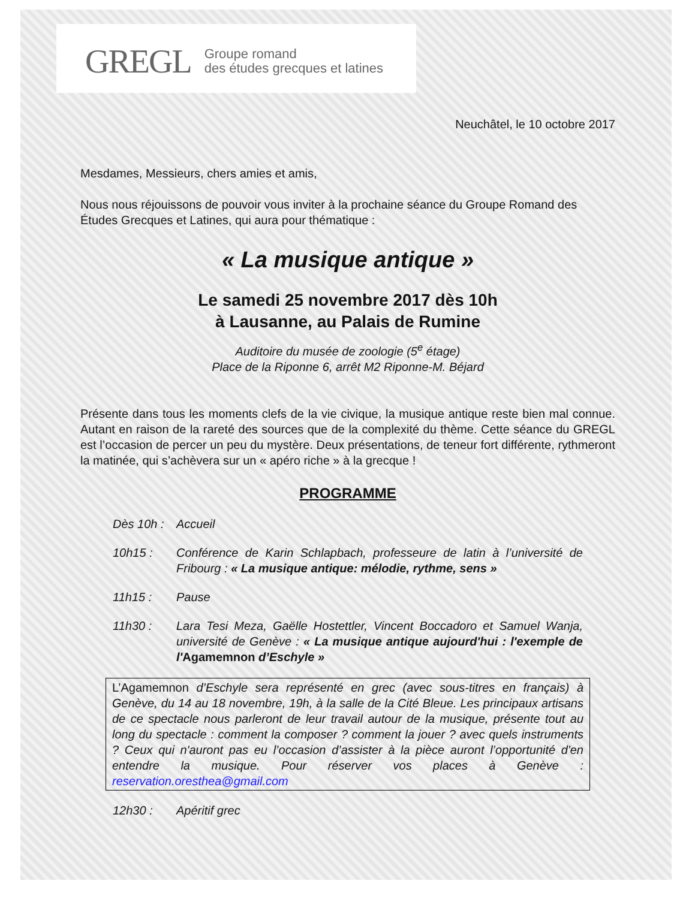GREGL Groupe romand
des études grecques et latines
Neuchâtel, le 10 octobre 2017
Mesdames, Messieurs, chers amies et amis,
Nous nous réjouissons de pouvoir vous inviter à la prochaine séance du Groupe Romand des Études Grecques et Latines, qui aura pour thématique :
« La musique antique »
Le samedi 25 novembre 2017 dès 10h
à Lausanne, au Palais de Rumine
Auditoire du musée de zoologie (5<sup>e</sup> étage)
Place de la Riponne 6, arrêt M2 Riponne-M. Béjard
Présente dans tous les moments clefs de la vie civique, la musique antique reste bien mal connue. Autant en raison de la rareté des sources que de la complexité du thème. Cette séance du GREGL est l’occasion de percer un peu du mystère. Deux présentations, de teneur fort différente, rythmeront la matinée, qui s’achèvera sur un « apéro riche » à la grecque !
PROGRAMME
Dès 10h : Accueil
10h15 : Conférence de Karin Schlapbach, professeure de latin à l’université de Fribourg : « La musique antique: mélodie, rythme, sens »
11h15 : Pause
11h30 : Lara Tesi Meza, Gaëlle Hostettler, Vincent Boccadoro et Samuel Wanja, université de Genève : « La musique antique aujourd'hui : l'exemple de l'Agamemnon d’Eschyle »
L’Agamemnon d’Eschyle sera représenté en grec (avec sous-titres en français) à Genève, du 14 au 18 novembre, 19h, à la salle de la Cité Bleue. Les principaux artisans de ce spectacle nous parleront de leur travail autour de la musique, présente tout au long du spectacle : comment la composer ? comment la jouer ? avec quels instruments ? Ceux qui n'auront pas eu l’occasion d’assister à la pièce auront l’opportunité d'en entendre la musique. Pour réserver vos places à Genève : reservation.oresthea@gmail.com
12h30 : Apéritif grec